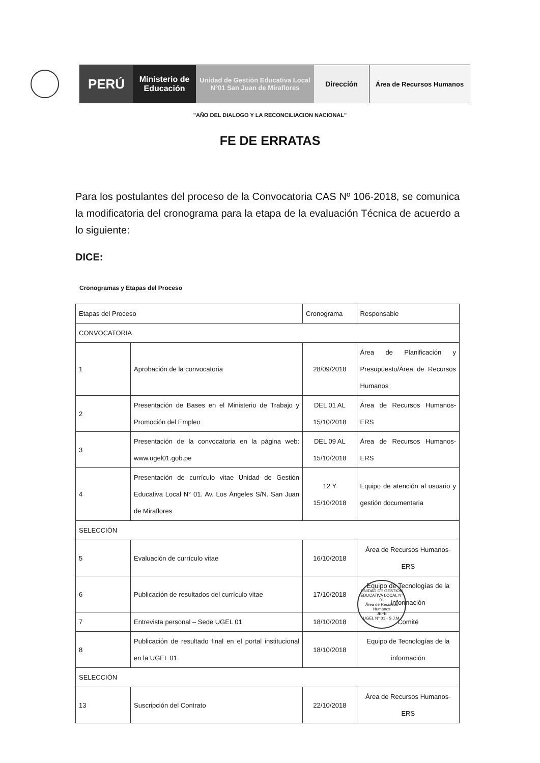PERÚ
Ministerio de Educación
Unidad de Gestión Educativa Local N°01 San Juan de Miraflores
Dirección Área de Recursos Humanos
"AÑO DEL DIALOGO Y LA RECONCILIACION NACIONAL"
FE DE ERRATAS
Para los postulantes del proceso de la Convocatoria CAS Nº 106-2018, se comunica la modificatoria del cronograma para la etapa de la evaluación Técnica de acuerdo a lo siguiente:
DICE:
Cronogramas y Etapas del Proceso
| Etapas del Proceso | | Cronograma | Responsable |
| --- | --- | --- | --- |
| CONVOCATORIA | | | |
| 1 | Aprobación de la convocatoria | 28/09/2018 | Área de Planificación y Presupuesto/Área de Recursos Humanos |
| 2 | Presentación de Bases en el Ministerio de Trabajo y Promoción del Empleo | DEL 01 AL 15/10/2018 | Área de Recursos Humanos-ERS |
| 3 | Presentación de la convocatoria en la página web: www.ugel01.gob.pe | DEL 09 AL 15/10/2018 | Área de Recursos Humanos-ERS |
| 4 | Presentación de currículo vitae Unidad de Gestión Educativa Local N° 01. Av. Los Ángeles S/N. San Juan de Miraflores | 12 Y 15/10/2018 | Equipo de atención al usuario y gestión documentaria |
| SELECCIÓN | | | |
| 5 | Evaluación de currículo vitae | 16/10/2018 | Área de Recursos Humanos-ERS |
| 6 | Publicación de resultados del currículo vitae | 17/10/2018 | Equipo de Tecnologías de la información |
| 7 | Entrevista personal – Sede UGEL 01 | 18/10/2018 | Comité |
| 8 | Publicación de resultado final en el portal institucional en la UGEL 01. | 18/10/2018 | Equipo de Tecnologías de la información |
| SELECCIÓN | | | |
| 13 | Suscripción del Contrato | 22/10/2018 | Área de Recursos Humanos-ERS |
UNIDAD DE GESTIÓN EDUCATIVA LOCAL N° 01
Área de Recursos Humanos
JEFE
UGEL N° 01 - S.J.M.